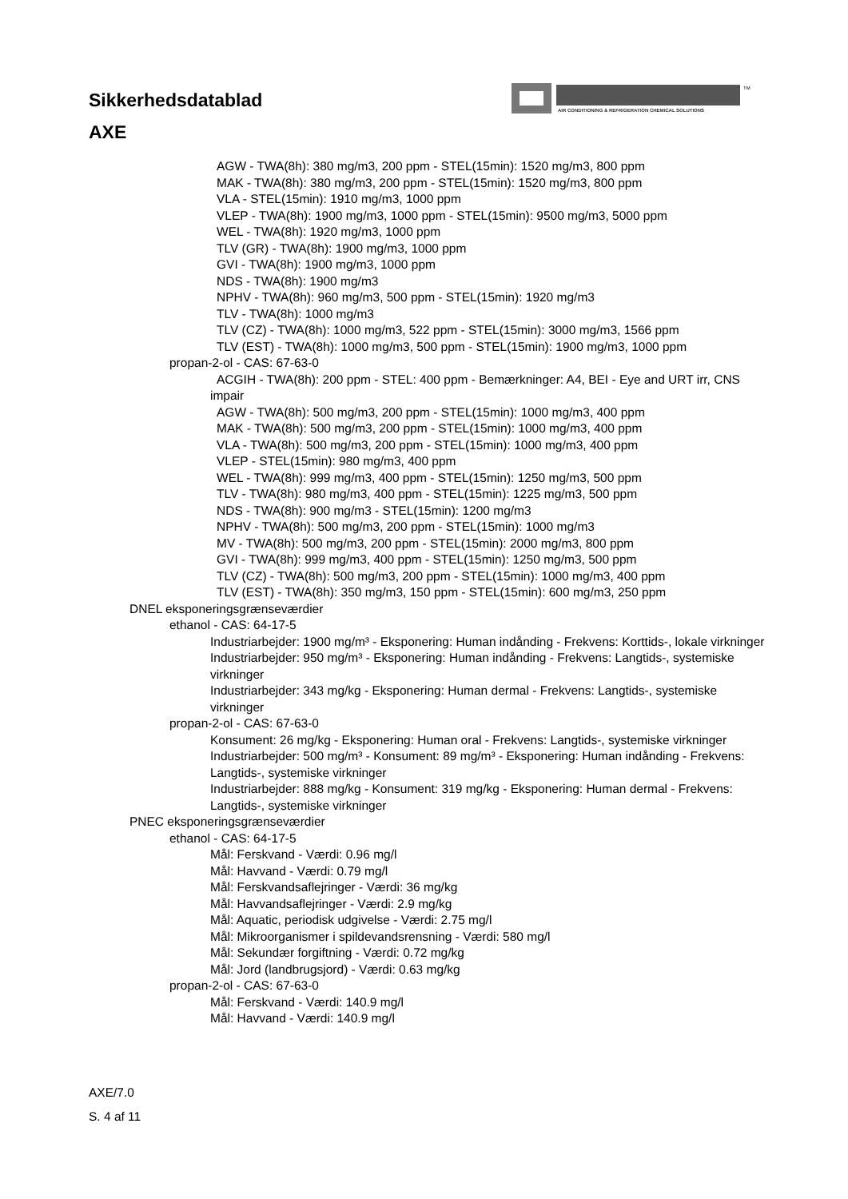Sikkerhedsdatablad
AXE
AIR CONDITIONING & REFRIGERATION CHEMICAL SOLUTIONS
TM
AGW - TWA(8h): 380 mg/m3, 200 ppm - STEL(15min): 1520 mg/m3, 800 ppm
MAK - TWA(8h): 380 mg/m3, 200 ppm - STEL(15min): 1520 mg/m3, 800 ppm
VLA - STEL(15min): 1910 mg/m3, 1000 ppm
VLEP - TWA(8h): 1900 mg/m3, 1000 ppm - STEL(15min): 9500 mg/m3, 5000 ppm
WEL - TWA(8h): 1920 mg/m3, 1000 ppm
TLV (GR) - TWA(8h): 1900 mg/m3, 1000 ppm
GVI - TWA(8h): 1900 mg/m3, 1000 ppm
NDS - TWA(8h): 1900 mg/m3
NPHV - TWA(8h): 960 mg/m3, 500 ppm - STEL(15min): 1920 mg/m3
TLV - TWA(8h): 1000 mg/m3
TLV (CZ) - TWA(8h): 1000 mg/m3, 522 ppm - STEL(15min): 3000 mg/m3, 1566 ppm
TLV (EST) - TWA(8h): 1000 mg/m3, 500 ppm - STEL(15min): 1900 mg/m3, 1000 ppm
propan-2-ol - CAS: 67-63-0
ACGIH - TWA(8h): 200 ppm - STEL: 400 ppm - Bemærkninger: A4, BEI - Eye and URT irr, CNS impair
AGW - TWA(8h): 500 mg/m3, 200 ppm - STEL(15min): 1000 mg/m3, 400 ppm
MAK - TWA(8h): 500 mg/m3, 200 ppm - STEL(15min): 1000 mg/m3, 400 ppm
VLA - TWA(8h): 500 mg/m3, 200 ppm - STEL(15min): 1000 mg/m3, 400 ppm
VLEP - STEL(15min): 980 mg/m3, 400 ppm
WEL - TWA(8h): 999 mg/m3, 400 ppm - STEL(15min): 1250 mg/m3, 500 ppm
TLV - TWA(8h): 980 mg/m3, 400 ppm - STEL(15min): 1225 mg/m3, 500 ppm
NDS - TWA(8h): 900 mg/m3 - STEL(15min): 1200 mg/m3
NPHV - TWA(8h): 500 mg/m3, 200 ppm - STEL(15min): 1000 mg/m3
MV - TWA(8h): 500 mg/m3, 200 ppm - STEL(15min): 2000 mg/m3, 800 ppm
GVI - TWA(8h): 999 mg/m3, 400 ppm - STEL(15min): 1250 mg/m3, 500 ppm
TLV (CZ) - TWA(8h): 500 mg/m3, 200 ppm - STEL(15min): 1000 mg/m3, 400 ppm
TLV (EST) - TWA(8h): 350 mg/m3, 150 ppm - STEL(15min): 600 mg/m3, 250 ppm
DNEL eksponeringsgrænseværdier
ethanol - CAS: 64-17-5
Industriarbejder: 1900 mg/m³ - Eksponering: Human indånding - Frekvens: Korttids-, lokale virkninger
Industriarbejder: 950 mg/m³ - Eksponering: Human indånding - Frekvens: Langtids-, systemiske virkninger
Industriarbejder: 343 mg/kg - Eksponering: Human dermal - Frekvens: Langtids-, systemiske virkninger
propan-2-ol - CAS: 67-63-0
Konsument: 26 mg/kg - Eksponering: Human oral - Frekvens: Langtids-, systemiske virkninger
Industriarbejder: 500 mg/m³ - Konsument: 89 mg/m³ - Eksponering: Human indånding - Frekvens: Langtids-, systemiske virkninger
Industriarbejder: 888 mg/kg - Konsument: 319 mg/kg - Eksponering: Human dermal - Frekvens: Langtids-, systemiske virkninger
PNEC eksponeringsgrænseværdier
ethanol - CAS: 64-17-5
Mål: Ferskvand - Værdi: 0.96 mg/l
Mål: Havvand - Værdi: 0.79 mg/l
Mål: Ferskvandsaflejringer - Værdi: 36 mg/kg
Mål: Havvandsaflejringer - Værdi: 2.9 mg/kg
Mål: Aquatic, periodisk udgivelse - Værdi: 2.75 mg/l
Mål: Mikroorganismer i spildevandsrensning - Værdi: 580 mg/l
Mål: Sekundær forgiftning - Værdi: 0.72 mg/kg
Mål: Jord (landbrugsjord) - Værdi: 0.63 mg/kg
propan-2-ol - CAS: 67-63-0
Mål: Ferskvand - Værdi: 140.9 mg/l
Mål: Havvand - Værdi: 140.9 mg/l
AXE/7.0
S. 4 af 11